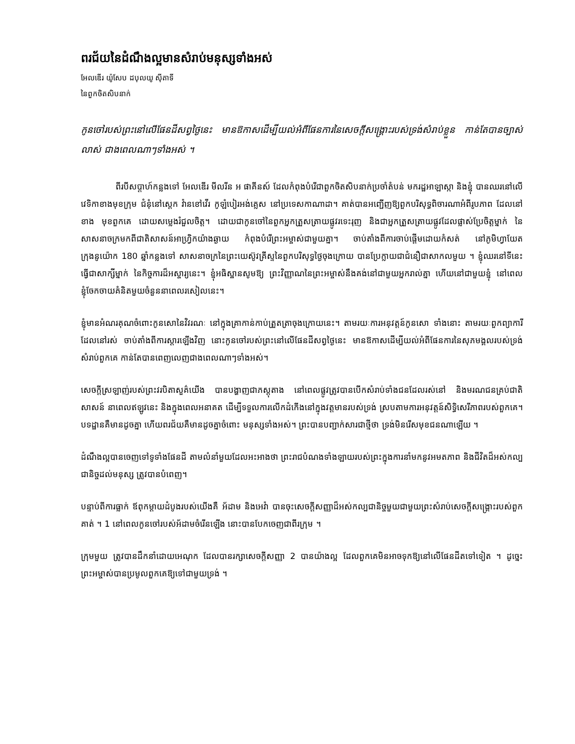ពរជ័យនៃដំណឹងល្អមានសំរាប់មនុស្សទាំងអស់
អែលឌើរ យ៉ូសែប ដបុលយូ ស៊ីតាទី
នៃពួកចិតសិបនាក់
កូនចៅរបស់ព្រះនៅលើផែនដីសព្វថ្ងៃនេះ មានឱកាសដើម្បីយល់អំពីផែនការនៃសេចក្ដីសង្គ្រោះរបស់ទ្រង់សំរាប់ខ្លួន កាន់តែបានច្បាស់លាស់ ជាងពេលណាៗទាំងអស់ ។
ពីរបីសប្ដាហ៍កន្លងទៅ អែលឌើរ មីលរីន អ ផាគីនស៍ ដែលកំពុងបំរើជាពួកចិតសិបនាក់ប្រចាំតំបន់ មករដ្ឋអាឡាស្កា និងខ្ញុំ បានឈរនៅលើវេទិកាខាងមុខក្រុម ជំនុំនៅស្ដេក វ៉ានខៅវើរ កូឡំបៀរអង់គ្លេស នៅប្រទេសកាណាដា។ គាត់បានអញ្ជើញឱ្យពួកបរិសុទ្ធពិចារណាអំពីរូបភាព ដែលនៅខាង មុខពួកគេ ដោយសម្លេងរំជួលចិត្ត។ ដោយជាកូនចៅនៃពួកអ្នកត្រួសត្រាយផ្លូវរទេះរុញ និងជាអ្នកត្រួសត្រាយផ្លូវដែលផ្លាស់ប្រែចិត្តម្នាក់ នៃសាសនាចក្រមកពីជាតិសាសន៍អាហ្វ្រិកយ៉ាងឆ្ងាយ កំពុងបំរើព្រះអម្ចាស់ជាមួយគ្នា។ ចាប់តាំងពីការចាប់ផ្ដើមដោយកំសត់ នៅភូមិហ្វាយែត ក្រុងនូយ៉ោក 180 ឆ្នាំកន្លងទៅ សាសនាចក្រនៃព្រះយេស៊ូវគ្រីស្ទនៃពួកបរិសុទ្ធថ្ងៃចុងក្រោយ បានប្រែក្លាយជាជំនឿជាសាកលមួយ ។ ខ្ញុំឈរនៅទីនេះ ធ្វើជាសាក្សីម្នាក់ នៃកិច្ចការដ៏អស្ចារ្យនេះ។ ខ្ញុំអធិស្ឋានសូមឱ្យ ព្រះវិញ្ញាណនៃព្រះអម្ចាស់នឹងគង់នៅជាមួយអ្នករាល់គ្នា ហើយនៅជាមួយខ្ញុំ នៅពេលខ្ញុំចែកចាយគំនិតមួយចំនួននាពេលរសៀលនេះ។
ខ្ញុំមានអំណរគុណចំពោះកូនសោនៃវិវរណៈ នៅក្នុងគ្រាកាន់កាប់ត្រួតត្រាចុងក្រោយនេះ។ តាមរយៈការអនុវត្តន៍កូនសោ ទាំងនោះ តាមរយៈពួកព្យាការីដែលនៅរស់ ចាប់តាំងពីការស្ដារឡើងវិញ នោះកូនចៅរបស់ព្រះនៅលើផែនដីសព្វថ្ងៃនេះ មានឱកាសដើម្បីយល់អំពីផែនការនៃសុភមង្គលរបស់ទ្រង់សំរាប់ពួកគេ កាន់តែបានពេញលេញជាងពេលណាៗទាំងអស់។
សេចក្ដីស្រឡាញ់របស់ព្រះវរបិតាសួគ៌យើង បានបង្ហាញជាភស្ដុតាង នៅពេលផ្លូវត្រូវបានបើកសំរាប់ទាំងជនដែលរស់នៅ និងមរណជនគ្រប់ជាតិសាសន៍ នាពេលឥឡូវនេះ និងក្នុងពេលអនាគត ដើម្បីទទួលការលើកដំកើងនៅក្នុងវត្តមានរបស់ទ្រង់ ស្របតាមការអនុវត្តន៍សិទ្ធិសេរីភាពរបស់ពួកគេ។ បទដ្ឋានគឺមានដូចគ្នា ហើយពរជ័យគឺមានដូចគ្នាចំពោះ មនុស្សទាំងអស់។ ព្រះបានបញ្ជាក់សារជាថ្មីថា ទ្រង់មិនរើសមុខជនណាឡើយ ។
ដំណឹងល្អបានចេញទៅទូទាំងផែនដី តាមលំនាំមួយដែលអះអាងថា ព្រះរាជបំណងទាំងឡាយរបស់ព្រះក្នុងការនាំមកនូវអមតភាព និងជីវិតដ៏អស់កល្បជានិច្ចដល់មនុស្ស ត្រូវបានបំពេញ។
បន្ទាប់ពីការធ្លាក់ ឪពុកម្ដាយដំបូងរបស់យើងគឺ អ័ដាម និងអេវ៉ា បានចុះសេចក្ដីសញ្ញាដ៏អស់កល្បជានិច្ចមួយជាមួយព្រះសំរាប់សេចក្ដីសង្គ្រោះរបស់ពួកគាត់ ។ 1 នៅពេលកូនចៅរបស់អ័ដាមចំរើនឡើង នោះបានបែកចេញជាពីរក្រុម ។
ក្រុមមួយ ត្រូវបានដឹកនាំដោយអេណុក ដែលបានរក្សាសេចក្ដីសញ្ញា 2 បានយ៉ាងល្អ ដែលពួកគេមិនអាចទុកឱ្យនៅលើផែនដីតទៅទៀត ។ ដូច្នេះព្រះអម្ចាស់បានប្រមូលពួកគេឱ្យទៅជាមួយទ្រង់ ។